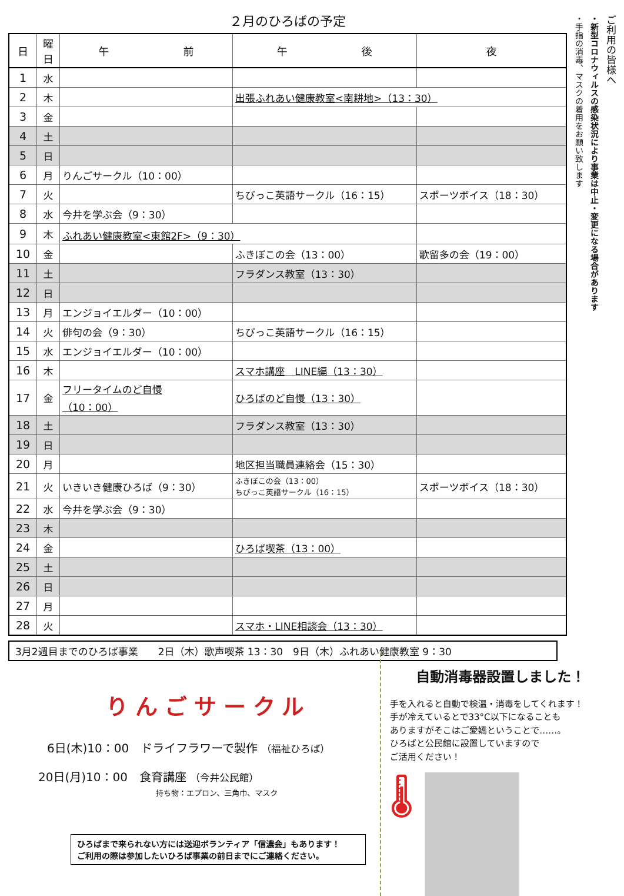２月のひろばの予定
| 日 | 曜日 | 午 前 | 午 後 | 夜 |
| --- | --- | --- | --- | --- |
| 1 | 水 | | | |
| 2 | 木 | | 出張ふれあい健康教室<南耕地>（13：30） | |
| 3 | 金 | | | |
| 4 | 土 | | | |
| 5 | 日 | | | |
| 6 | 月 | りんごサークル（10：00） | | |
| 7 | 火 | | ちびっこ英語サークル（16：15） | スポーツボイス（18：30） |
| 8 | 水 | 今井を学ぶ会（9：30） | | |
| 9 | 木 | ふれあい健康教室<東館2F>（9：30） | | |
| 10 | 金 | | ふきぼこの会（13：00） | 歌留多の会（19：00） |
| 11 | 土 | | フラダンス教室（13：30） | |
| 12 | 日 | | | |
| 13 | 月 | エンジョイエルダー（10：00） | | |
| 14 | 火 | 俳句の会（9：30） | ちびっこ英語サークル（16：15） | |
| 15 | 水 | エンジョイエルダー（10：00） | | |
| 16 | 木 | | スマホ講座 LINE編（13：30） | |
| 17 | 金 | フリータイムのど自慢 （10：00） | ひろばのど自慢（13：30） | |
| 18 | 土 | | フラダンス教室（13：30） | |
| 19 | 日 | | | |
| 20 | 月 | | 地区担当職員連絡会（15：30） | |
| 21 | 火 | いきいき健康ひろば（9：30） | ふきぼこの会（13：00） ちびっこ英語サークル（16：15） | スポーツボイス（18：30） |
| 22 | 水 | 今井を学ぶ会（9：30） | | |
| 23 | 木 | | | |
| 24 | 金 | | ひろば喫茶（13：00） | |
| 25 | 土 | | | |
| 26 | 日 | | | |
| 27 | 月 | | | |
| 28 | 火 | | スマホ・LINE相談会（13：30） | |
3月2週目までのひろば事業　　2日（木）歌声喫茶 13：30　9日（木）ふれあい健康教室 9：30
ご利用の皆様へ
・新型コロナウィルスの感染状況により事業は中止・変更になる場合があります
・手指の消毒、マスクの着用をお願い致します
りんごサークル
6日(木)10：00　ドライフラワーで製作 （福祉ひろば）
20日(月)10：00　食育講座 （今井公民館）
持ち物：エプロン、三角巾、マスク
ひろばまで来られない方には送迎ボランティア「信濃会」もあります！
ご利用の際は参加したいひろば事業の前日までにご連絡ください。
自動消毒器設置しました！
手を入れると自動で検温・消毒をしてくれます！
手が冷えているとで33°C以下になることも
ありますがそこはご愛嬌ということで……。
ひろばと公民館に設置していますので
ご活用ください！
🌡